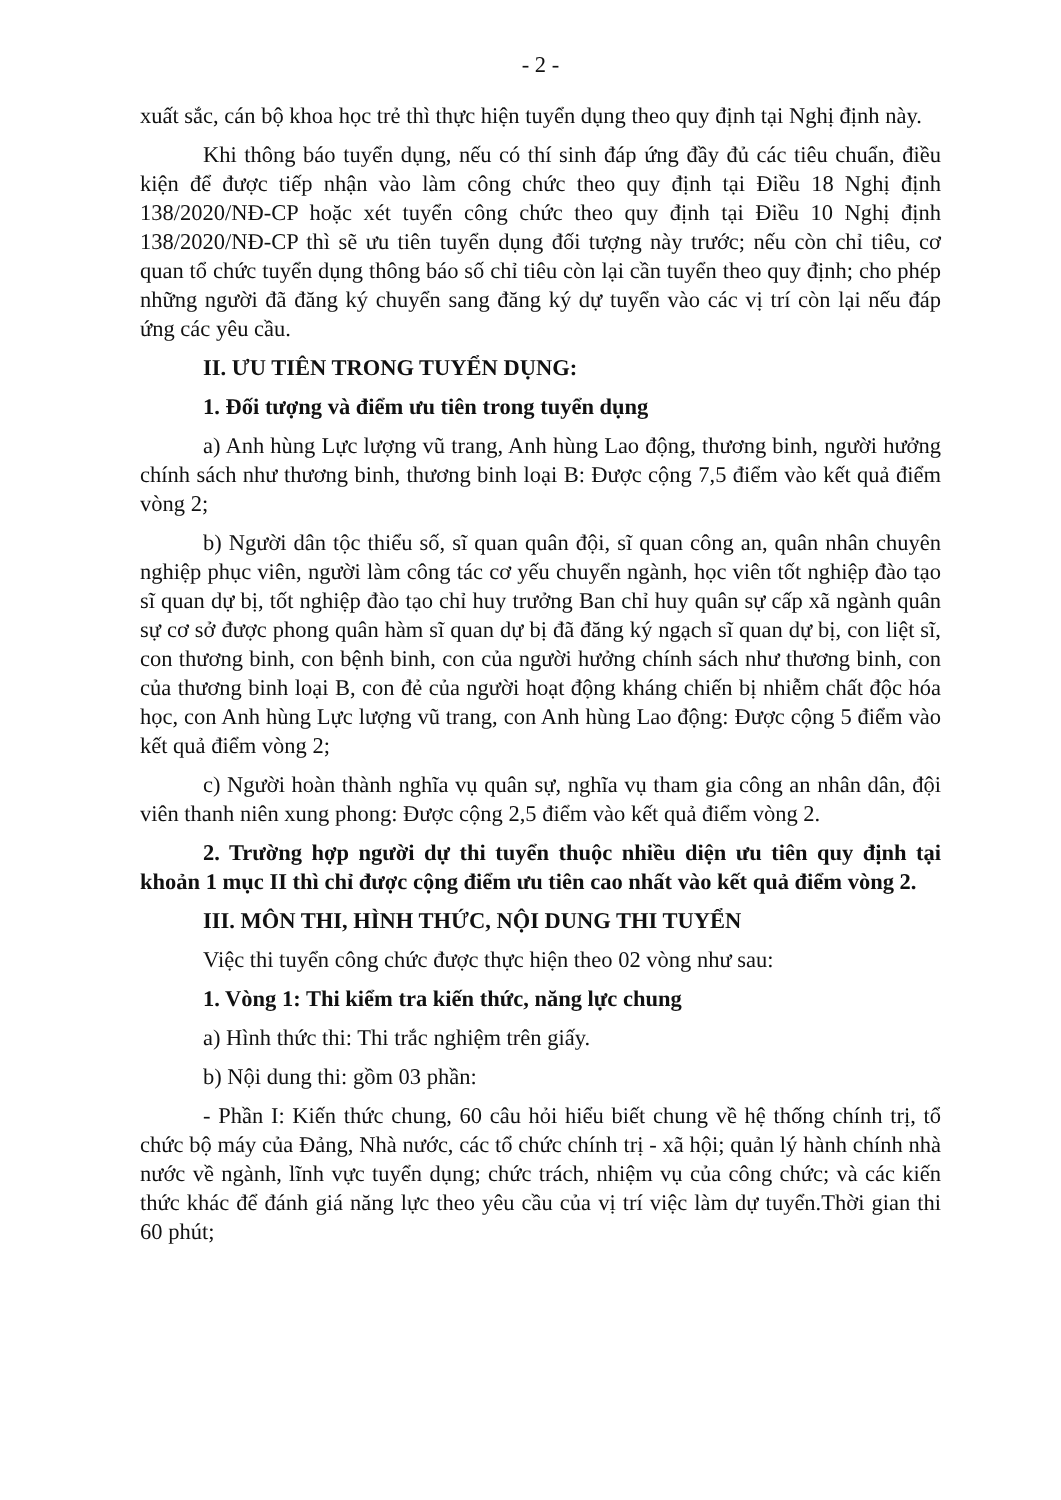- 2 -
xuất sắc, cán bộ khoa học trẻ thì thực hiện tuyển dụng theo quy định tại Nghị định này.
Khi thông báo tuyển dụng, nếu có thí sinh đáp ứng đầy đủ các tiêu chuẩn, điều kiện để được tiếp nhận vào làm công chức theo quy định tại Điều 18 Nghị định 138/2020/NĐ-CP hoặc xét tuyển công chức theo quy định tại Điều 10 Nghị định 138/2020/NĐ-CP thì sẽ ưu tiên tuyển dụng đối tượng này trước; nếu còn chỉ tiêu, cơ quan tổ chức tuyển dụng thông báo số chỉ tiêu còn lại cần tuyển theo quy định; cho phép những người đã đăng ký chuyển sang đăng ký dự tuyển vào các vị trí còn lại nếu đáp ứng các yêu cầu.
II. ƯU TIÊN TRONG TUYỂN DỤNG:
1. Đối tượng và điểm ưu tiên trong tuyển dụng
a) Anh hùng Lực lượng vũ trang, Anh hùng Lao động, thương binh, người hưởng chính sách như thương binh, thương binh loại B: Được cộng 7,5 điểm vào kết quả điểm vòng 2;
b) Người dân tộc thiểu số, sĩ quan quân đội, sĩ quan công an, quân nhân chuyên nghiệp phục viên, người làm công tác cơ yếu chuyển ngành, học viên tốt nghiệp đào tạo sĩ quan dự bị, tốt nghiệp đào tạo chỉ huy trưởng Ban chỉ huy quân sự cấp xã ngành quân sự cơ sở được phong quân hàm sĩ quan dự bị đã đăng ký ngạch sĩ quan dự bị, con liệt sĩ, con thương binh, con bệnh binh, con của người hưởng chính sách như thương binh, con của thương binh loại B, con đẻ của người hoạt động kháng chiến bị nhiễm chất độc hóa học, con Anh hùng Lực lượng vũ trang, con Anh hùng Lao động: Được cộng 5 điểm vào kết quả điểm vòng 2;
c) Người hoàn thành nghĩa vụ quân sự, nghĩa vụ tham gia công an nhân dân, đội viên thanh niên xung phong: Được cộng 2,5 điểm vào kết quả điểm vòng 2.
2. Trường hợp người dự thi tuyển thuộc nhiều diện ưu tiên quy định tại khoản 1 mục II thì chỉ được cộng điểm ưu tiên cao nhất vào kết quả điểm vòng 2.
III. MÔN THI, HÌNH THỨC, NỘI DUNG THI TUYỂN
Việc thi tuyển công chức được thực hiện theo 02 vòng như sau:
1. Vòng 1: Thi kiểm tra kiến thức, năng lực chung
a) Hình thức thi: Thi trắc nghiệm trên giấy.
b) Nội dung thi: gồm 03 phần:
- Phần I: Kiến thức chung, 60 câu hỏi hiểu biết chung về hệ thống chính trị, tổ chức bộ máy của Đảng, Nhà nước, các tổ chức chính trị - xã hội; quản lý hành chính nhà nước về ngành, lĩnh vực tuyển dụng; chức trách, nhiệm vụ của công chức; và các kiến thức khác để đánh giá năng lực theo yêu cầu của vị trí việc làm dự tuyển.Thời gian thi 60 phút;